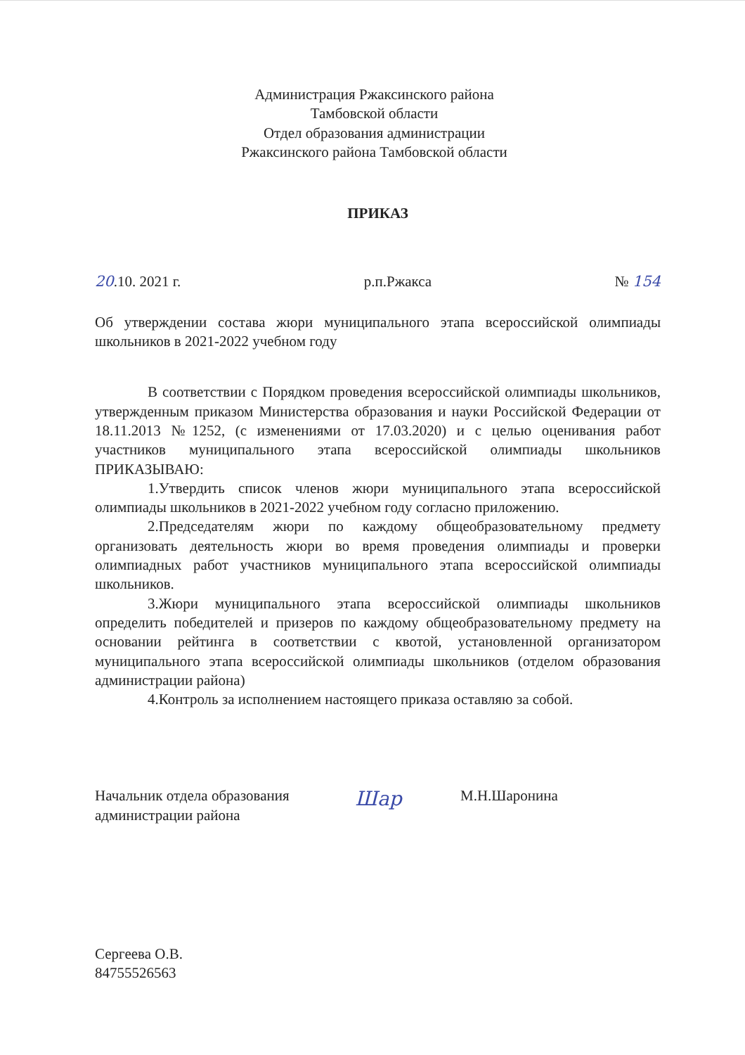Администрация Ржаксинского района
Тамбовской области
Отдел образования администрации
Ржаксинского района Тамбовской области
ПРИКАЗ
20.10. 2021 г. р.п.Ржакса № 154
Об утверждении состава жюри муниципального этапа всероссийской олимпиады школьников в 2021-2022 учебном году
В соответствии с Порядком проведения всероссийской олимпиады школьников, утвержденным приказом Министерства образования и науки Российской Федерации от 18.11.2013 №1252, (с изменениями от 17.03.2020) и с целью оценивания работ участников муниципального этапа всероссийской олимпиады школьников ПРИКАЗЫВАЮ:
1.Утвердить список членов жюри муниципального этапа всероссийской олимпиады школьников в 2021-2022 учебном году согласно приложению.
2.Председателям жюри по каждому общеобразовательному предмету организовать деятельность жюри во время проведения олимпиады и проверки олимпиадных работ участников муниципального этапа всероссийской олимпиады школьников.
3.Жюри муниципального этапа всероссийской олимпиады школьников определить победителей и призеров по каждому общеобразовательному предмету на основании рейтинга в соответствии с квотой, установленной организатором муниципального этапа всероссийской олимпиады школьников (отделом образования администрации района)
4.Контроль за исполнением настоящего приказа оставляю за собой.
Начальник отдела образования
администрации района
Шар
М.Н.Шаронина
Сергеева О.В.
84755526563